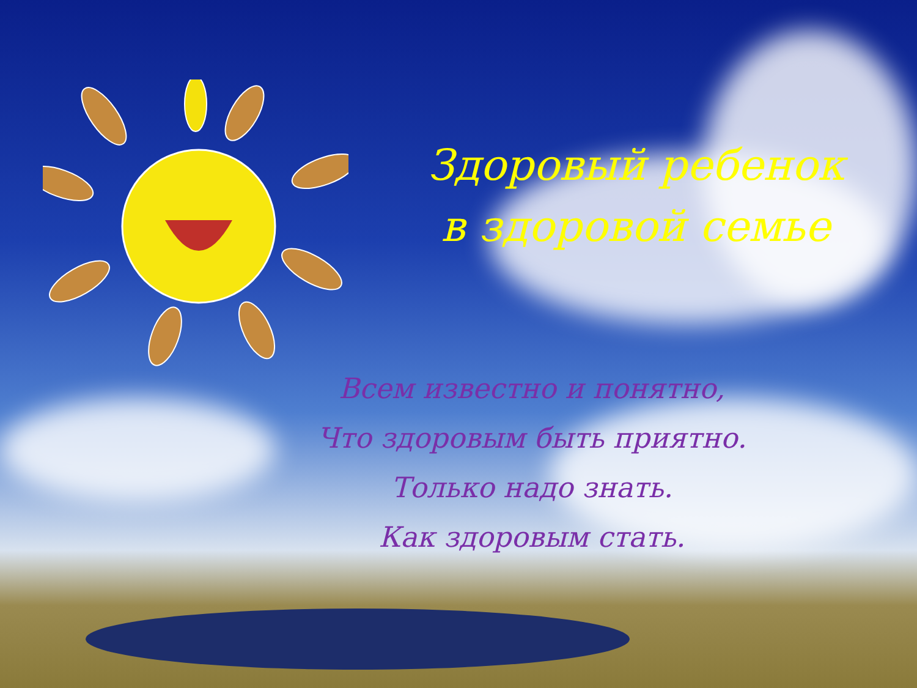Здоровый ребенок
в здоровой семье
Всем известно и понятно,
Что здоровым быть приятно.
Только надо знать.
Как здоровым стать.